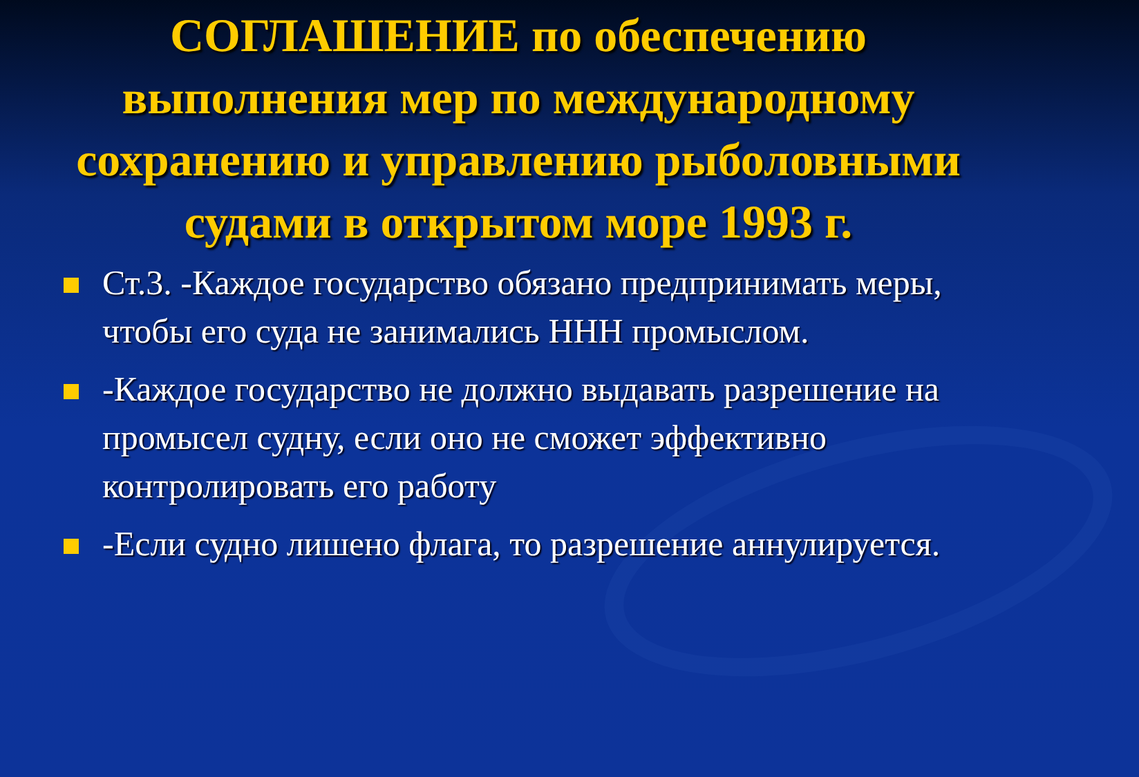СОГЛАШЕНИЕ по обеспечению выполнения мер по международному сохранению и управлению рыболовными судами в открытом море 1993 г.
Ст.3. -Каждое государство обязано предпринимать меры, чтобы его суда не занимались ННН промыслом.
-Каждое государство не должно выдавать разрешение на промысел судну, если оно не сможет эффективно контролировать его работу
-Если судно лишено флага, то разрешение аннулируется.